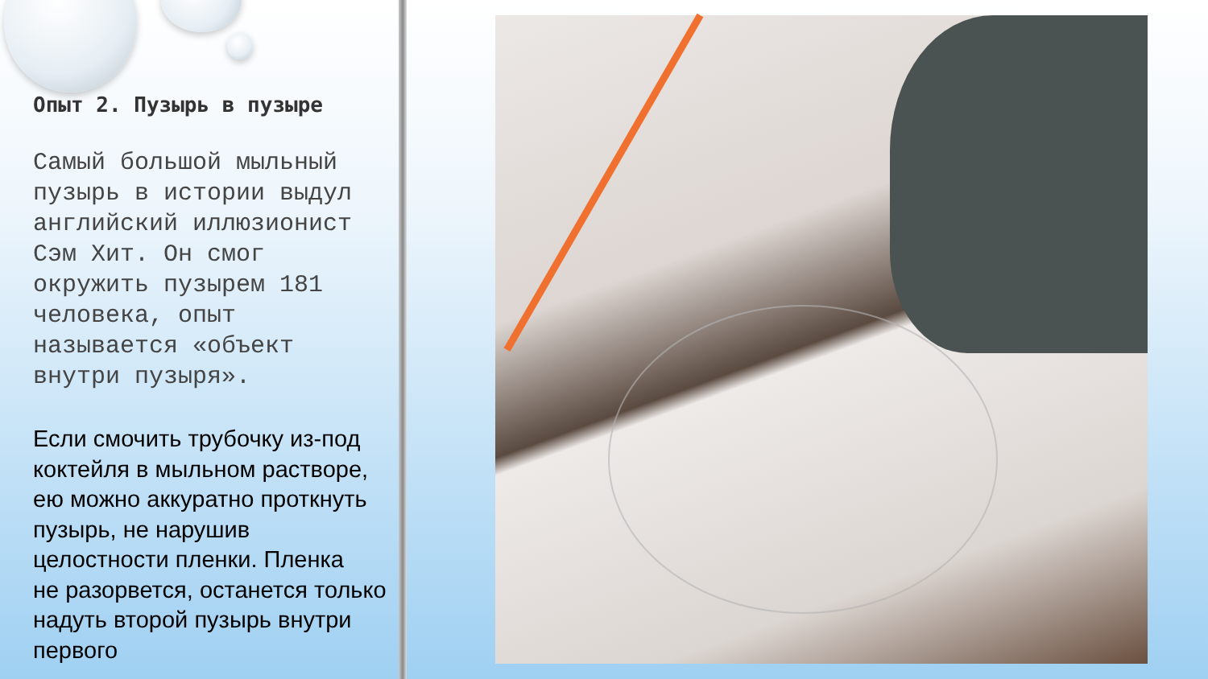Опыт 2. Пузырь в пузыре
Самый большой мыльный пузырь в истории выдул английский иллюзионист Сэм Хит. Он смог окружить пузырем 181 человека, опыт называется «объект внутри пузыря».
Если смочить трубочку из-под коктейля в мыльном растворе, ею можно аккуратно проткнуть пузырь, не нарушив целостности пленки. Пленка
не разорвется, останется только надуть второй пузырь внутри первого